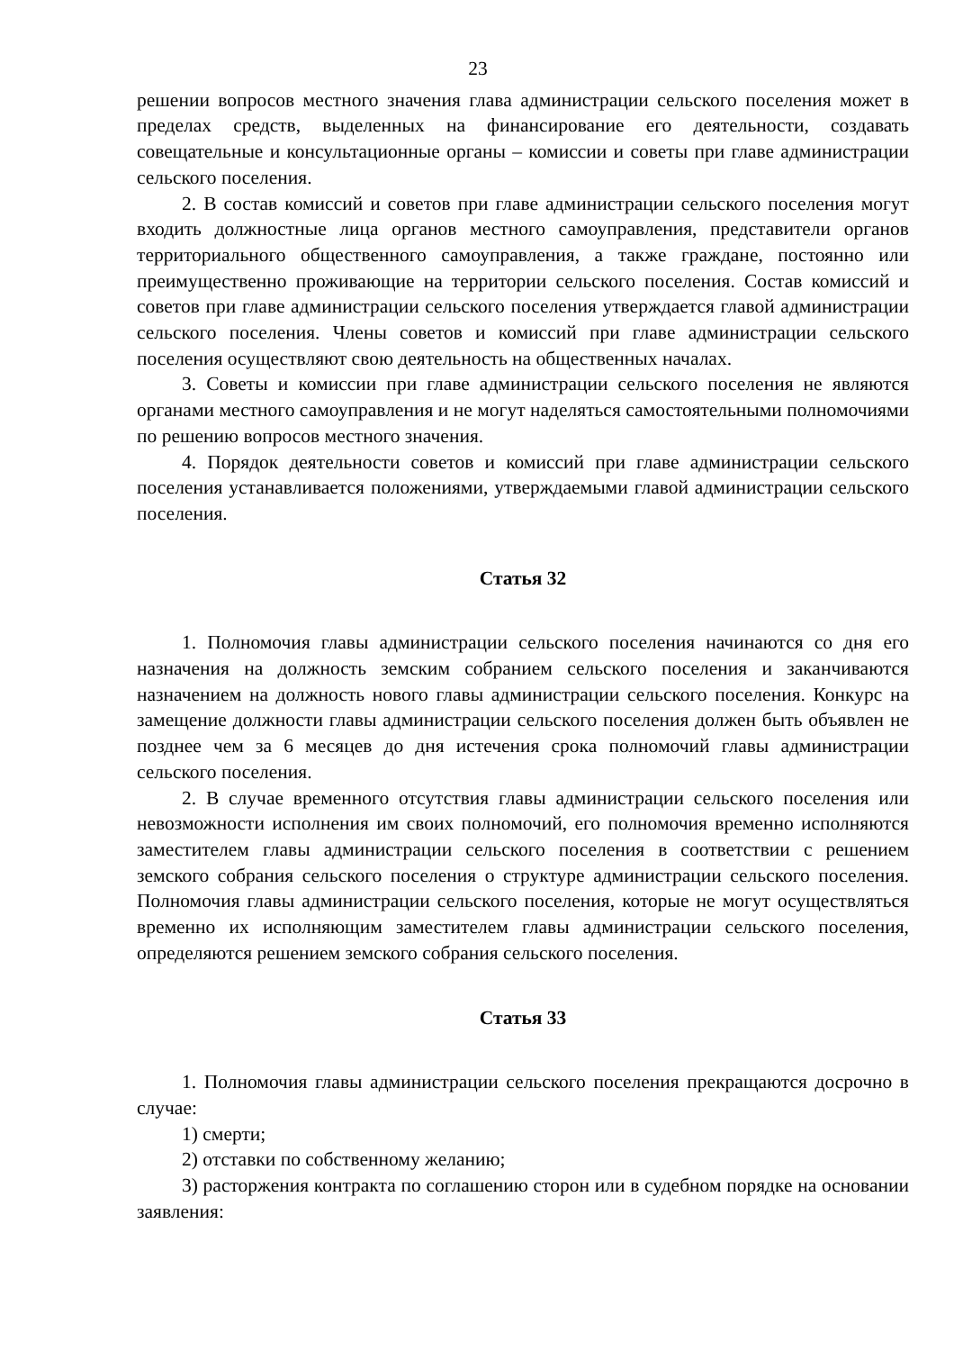23
решении вопросов местного значения глава администрации сельского поселения может в пределах средств, выделенных на финансирование его деятельности, создавать совещательные и консультационные органы – комиссии и советы при главе администрации сельского поселения.
2. В состав комиссий и советов при главе администрации сельского поселения могут входить должностные лица органов местного самоуправления, представители органов территориального общественного самоуправления, а также граждане, постоянно или преимущественно проживающие на территории сельского поселения. Состав комиссий и советов при главе администрации сельского поселения утверждается главой администрации сельского поселения. Члены советов и комиссий при главе администрации сельского поселения осуществляют свою деятельность на общественных началах.
3. Советы и комиссии при главе администрации сельского поселения не являются органами местного самоуправления и не могут наделяться самостоятельными полномочиями по решению вопросов местного значения.
4. Порядок деятельности советов и комиссий при главе администрации сельского поселения устанавливается положениями, утверждаемыми главой администрации сельского поселения.
Статья 32
1. Полномочия главы администрации сельского поселения начинаются со дня его назначения на должность земским собранием сельского поселения и заканчиваются назначением на должность нового главы администрации сельского поселения. Конкурс на замещение должности главы администрации сельского поселения должен быть объявлен не позднее чем за 6 месяцев до дня истечения срока полномочий главы администрации сельского поселения.
2. В случае временного отсутствия главы администрации сельского поселения или невозможности исполнения им своих полномочий, его полномочия временно исполняются заместителем главы администрации сельского поселения в соответствии с решением земского собрания сельского поселения о структуре администрации сельского поселения. Полномочия главы администрации сельского поселения, которые не могут осуществляться временно их исполняющим заместителем главы администрации сельского поселения, определяются решением земского собрания сельского поселения.
Статья 33
1. Полномочия главы администрации сельского поселения прекращаются досрочно в случае:
1) смерти;
2) отставки по собственному желанию;
3) расторжения контракта по соглашению сторон или в судебном порядке на основании заявления: